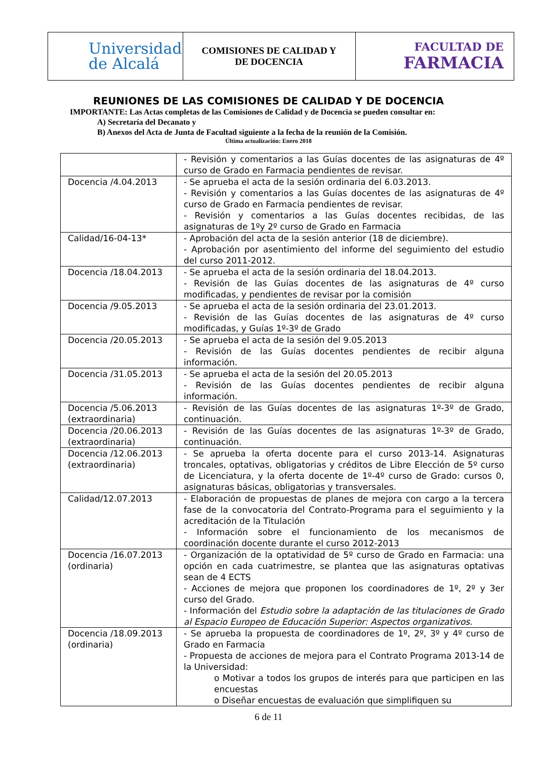| Universidad de Alcalá | COMISIONES DE CALIDAD Y DE DOCENCIA | FACULTAD DE FARMACIA |
REUNIONES DE LAS COMISIONES DE CALIDAD Y DE DOCENCIA
IMPORTANTE: Las Actas completas de las Comisiones de Calidad y de Docencia se pueden consultar en:
A) Secretaría del Decanato y
B) Anexos del Acta de Junta de Facultad siguiente a la fecha de la reunión de la Comisión.
Última actualización: Enero 2018
| | - Revisión y comentarios a las Guías docentes de las asignaturas de 4º curso de Grado en Farmacia pendientes de revisar. |
| Docencia /4.04.2013 | - Se aprueba el acta de la sesión ordinaria del 6.03.2013. - Revisión y comentarios a las Guías docentes de las asignaturas de 4º curso de Grado en Farmacia pendientes de revisar. - Revisión y comentarios a las Guías docentes recibidas, de las asignaturas de 1ºy 2º curso de Grado en Farmacia |
| Calidad/16-04-13* | - Aprobación del acta de la sesión anterior (18 de diciembre). - Aprobación por asentimiento del informe del seguimiento del estudio del curso 2011-2012. |
| Docencia /18.04.2013 | - Se aprueba el acta de la sesión ordinaria del 18.04.2013. - Revisión de las Guías docentes de las asignaturas de 4º curso modificadas, y pendientes de revisar por la comisión |
| Docencia /9.05.2013 | - Se aprueba el acta de la sesión ordinaria del 23.01.2013. - Revisión de las Guías docentes de las asignaturas de 4º curso modificadas, y Guías 1º-3º de Grado |
| Docencia /20.05.2013 | - Se aprueba el acta de la sesión del 9.05.2013 - Revisión de las Guías docentes pendientes de recibir alguna información. |
| Docencia /31.05.2013 | - Se aprueba el acta de la sesión del 20.05.2013 - Revisión de las Guías docentes pendientes de recibir alguna información. |
| Docencia /5.06.2013 (extraordinaria) | - Revisión de las Guías docentes de las asignaturas 1º-3º de Grado, continuación. |
| Docencia /20.06.2013 (extraordinaria) | - Revisión de las Guías docentes de las asignaturas 1º-3º de Grado, continuación. |
| Docencia /12.06.2013 (extraordinaria) | - Se aprueba la oferta docente para el curso 2013-14. Asignaturas troncales, optativas, obligatorias y créditos de Libre Elección de 5º curso de Licenciatura, y la oferta docente de 1º-4º curso de Grado: cursos 0, asignaturas básicas, obligatorias y transversales. |
| Calidad/12.07.2013 | - Elaboración de propuestas de planes de mejora con cargo a la tercera fase de la convocatoria del Contrato-Programa para el seguimiento y la acreditación de la Titulación - Información sobre el funcionamiento de los mecanismos de coordinación docente durante el curso 2012-2013 |
| Docencia /16.07.2013 (ordinaria) | - Organización de la optatividad de 5º curso de Grado en Farmacia: una opción en cada cuatrimestre, se plantea que las asignaturas optativas sean de 4 ECTS - Acciones de mejora que proponen los coordinadores de 1º, 2º y 3er curso del Grado. - Información del Estudio sobre la adaptación de las titulaciones de Grado al Espacio Europeo de Educación Superior: Aspectos organizativos . |
| Docencia /18.09.2013 (ordinaria) | - Se aprueba la propuesta de coordinadores de 1º, 2º, 3º y 4º curso de Grado en Farmacia - Propuesta de acciones de mejora para el Contrato Programa 2013-14 de la Universidad: o Motivar a todos los grupos de interés para que participen en las encuestas o Diseñar encuestas de evaluación que simplifiquen su |
6 de 11